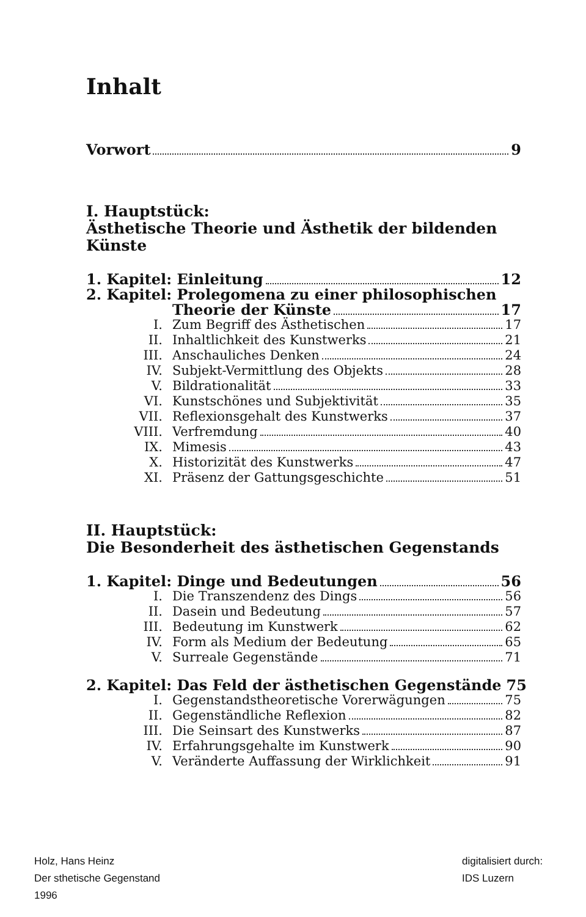Inhalt
Vorwort 9
I. Hauptstück:
Ästhetische Theorie und Ästhetik der bildenden Künste
1. Kapitel: Einleitung 12
2. Kapitel: Prolegomena zu einer philosophischen
Theorie der Künste 17
I. Zum Begriff des Ästhetischen 17
II. Inhaltlichkeit des Kunstwerks 21
III. Anschauliches Denken 24
IV. Subjekt-Vermittlung des Objekts 28
V. Bildrationalität 33
VI. Kunstschönes und Subjektivität 35
VII. Reflexionsgehalt des Kunstwerks 37
VIII. Verfremdung 40
IX. Mimesis 43
X. Historizität des Kunstwerks 47
XI. Präsenz der Gattungsgeschichte 51
II. Hauptstück:
Die Besonderheit des ästhetischen Gegenstands
1. Kapitel: Dinge und Bedeutungen 56
I. Die Transzendenz des Dings 56
II. Dasein und Bedeutung 57
III. Bedeutung im Kunstwerk 62
IV. Form als Medium der Bedeutung 65
V. Surreale Gegenstände 71
2. Kapitel: Das Feld der ästhetischen Gegenstände 75
I. Gegenstandstheoretische Vorerwägungen 75
II. Gegenständliche Reflexion 82
III. Die Seinsart des Kunstwerks 87
IV. Erfahrungsgehalte im Kunstwerk 90
V. Veränderte Auffassung der Wirklichkeit 91
Holz, Hans Heinz
Der sthetische Gegenstand
1996
digitalisiert durch:
IDS Luzern